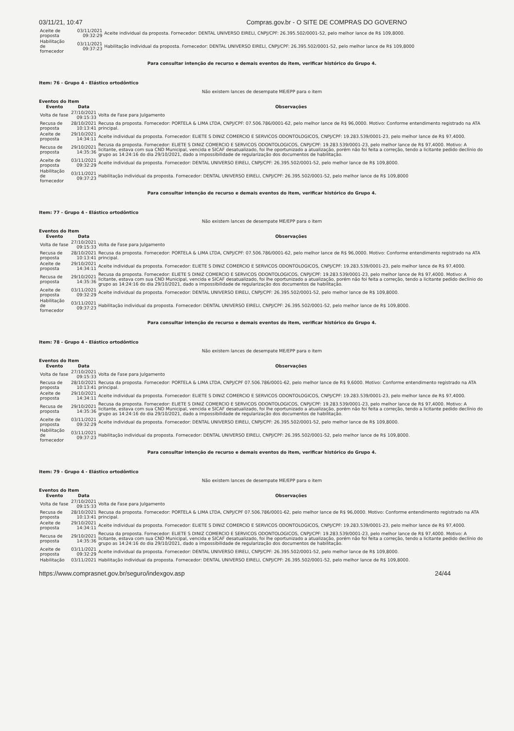03/11/21, 10:47 Compras.gov.br - O SITE DE COMPRAS DO GOVERNO
| Aceite de proposta | 03/11/2021 09:32:29 | Aceite individual da proposta. Fornecedor: DENTAL UNIVERSO EIRELI, CNPJ/CPF: 26.395.502/0001-52, pelo melhor lance de R$ 109,8000. |
| Habilitação de fornecedor | 03/11/2021 09:37:23 | Habilitação individual da proposta. Fornecedor: DENTAL UNIVERSO EIRELI, CNPJ/CPF: 26.395.502/0001-52, pelo melhor lance de R$ 109,8000 |
Para consultar intenção de recurso e demais eventos do item, verificar histórico do Grupo 4.
Item: 76 - Grupo 4 - Elástico ortodôntico
Não existem lances de desempate ME/EPP para o item
Eventos do Item
| Evento | Data | Observações |
| --- | --- | --- |
| Volta de fase | 27/10/2021 09:15:33 | Volta de Fase para Julgamento |
| Recusa de proposta | 28/10/2021 10:13:41 | Recusa da proposta. Fornecedor: PORTELA & LIMA LTDA, CNPJ/CPF: 07.506.786/0001-62, pelo melhor lance de R$ 96,0000. Motivo: Conforme entendimento registrado na ATA principal. |
| Aceite de proposta | 29/10/2021 14:34:11 | Aceite individual da proposta. Fornecedor: ELIETE S DINIZ COMERCIO E SERVICOS ODONTOLOGICOS, CNPJ/CPF: 19.283.539/0001-23, pelo melhor lance de R$ 97,4000. |
| Recusa de proposta | 29/10/2021 14:35:36 | Recusa da proposta. Fornecedor: ELIETE S DINIZ COMERCIO E SERVICOS ODONTOLOGICOS, CNPJ/CPF: 19.283.539/0001-23, pelo melhor lance de R$ 97,4000. Motivo: A licitante, estava com sua CND Municipal, vencida e SICAF desatualizado, foi lhe oportunizado a atualização, porém não foi feita a correção, tendo a licitante pedido declínio do grupo as 14:24:16 do dia 29/10/2021, dado a impossibilidade de regularização dos documentos de habilitação. |
| Aceite de proposta | 03/11/2021 09:32:29 | Aceite individual da proposta. Fornecedor: DENTAL UNIVERSO EIRELI, CNPJ/CPF: 26.395.502/0001-52, pelo melhor lance de R$ 109,8000. |
| Habilitação de fornecedor | 03/11/2021 09:37:23 | Habilitação individual da proposta. Fornecedor: DENTAL UNIVERSO EIRELI, CNPJ/CPF: 26.395.502/0001-52, pelo melhor lance de R$ 109,8000 |
Para consultar intenção de recurso e demais eventos do item, verificar histórico do Grupo 4.
Item: 77 - Grupo 4 - Elástico ortodôntico
Não existem lances de desempate ME/EPP para o item
Eventos do Item
| Evento | Data | Observações |
| --- | --- | --- |
| Volta de fase | 27/10/2021 09:15:33 | Volta de Fase para Julgamento |
| Recusa de proposta | 28/10/2021 10:13:41 | Recusa da proposta. Fornecedor: PORTELA & LIMA LTDA, CNPJ/CPF: 07.506.786/0001-62, pelo melhor lance de R$ 96,0000. Motivo: Conforme entendimento registrado na ATA principal. |
| Aceite de proposta | 29/10/2021 14:34:11 | Aceite individual da proposta. Fornecedor: ELIETE S DINIZ COMERCIO E SERVICOS ODONTOLOGICOS, CNPJ/CPF: 19.283.539/0001-23, pelo melhor lance de R$ 97,4000. |
| Recusa de proposta | 29/10/2021 14:35:36 | Recusa da proposta. Fornecedor: ELIETE S DINIZ COMERCIO E SERVICOS ODONTOLOGICOS, CNPJ/CPF: 19.283.539/0001-23, pelo melhor lance de R$ 97,4000. Motivo: A licitante, estava com sua CND Municipal, vencida e SICAF desatualizado, foi lhe oportunizado a atualização, porém não foi feita a correção, tendo a licitante pedido declínio do grupo as 14:24:16 do dia 29/10/2021, dado a impossibilidade de regularização dos documentos de habilitação. |
| Aceite de proposta | 03/11/2021 09:32:29 | Aceite individual da proposta. Fornecedor: DENTAL UNIVERSO EIRELI, CNPJ/CPF: 26.395.502/0001-52, pelo melhor lance de R$ 109,8000. |
| Habilitação de fornecedor | 03/11/2021 09:37:23 | Habilitação individual da proposta. Fornecedor: DENTAL UNIVERSO EIRELI, CNPJ/CPF: 26.395.502/0001-52, pelo melhor lance de R$ 109,8000. |
Para consultar intenção de recurso e demais eventos do item, verificar histórico do Grupo 4.
Item: 78 - Grupo 4 - Elástico ortodôntico
Não existem lances de desempate ME/EPP para o item
Eventos do Item
| Evento | Data | Observações |
| --- | --- | --- |
| Volta de fase | 27/10/2021 09:15:33 | Volta de Fase para Julgamento |
| Recusa de proposta | 28/10/2021 10:13:41 | Recusa da proposta. Fornecedor: PORTELA & LIMA LTDA, CNPJ/CPF 07.506.786/0001-62, pelo melhor lance de R$ 9,6000. Motivo: Conforme entendimento registrado na ATA principal. |
| Aceite de proposta | 29/10/2021 14:34:11 | Aceite individual da proposta. Fornecedor: ELIETE S DINIZ COMERCIO E SERVICOS ODONTOLOGICOS, CNPJ/CPF: 19.283.539/0001-23, pelo melhor lance de R$ 97,4000. |
| Recusa de proposta | 29/10/2021 14:35:36 | Recusa da proposta. Fornecedor: ELIETE S DINIZ COMERCIO E SERVICOS ODONTOLOGICOS, CNPJ/CPF: 19.283.539/0001-23, pelo melhor lance de R$ 97,4000. Motivo: A licitante, estava com sua CND Municipal, vencida e SICAF desatualizado, foi lhe oportunizado a atualização, porém não foi feita a correção, tendo a licitante pedido declínio do grupo as 14:24:16 do dia 29/10/2021, dado a impossibilidade de regularização dos documentos de habilitação. |
| Aceite de proposta | 03/11/2021 09:32:29 | Aceite individual da proposta. Fornecedor: DENTAL UNIVERSO EIRELI, CNPJ/CPF: 26.395.502/0001-52, pelo melhor lance de R$ 109,8000. |
| Habilitação de fornecedor | 03/11/2021 09:37:23 | Habilitação individual da proposta. Fornecedor: DENTAL UNIVERSO EIRELI, CNPJ/CPF: 26.395.502/0001-52, pelo melhor lance de R$ 109,8000. |
Para consultar intenção de recurso e demais eventos do item, verificar histórico do Grupo 4.
Item: 79 - Grupo 4 - Elástico ortodôntico
Não existem lances de desempate ME/EPP para o item
Eventos do Item
| Evento | Data | Observações |
| --- | --- | --- |
| Volta de fase | 27/10/2021 09:15:33 | Volta de Fase para Julgamento |
| Recusa de proposta | 28/10/2021 10:13:41 | Recusa da proposta. Fornecedor: PORTELA & LIMA LTDA, CNPJ/CPF 07.506.786/0001-62, pelo melhor lance de R$ 96,0000. Motivo: Conforme entendimento registrado na ATA principal. |
| Aceite de proposta | 29/10/2021 14:34:11 | Aceite individual da proposta. Fornecedor: ELIETE S DINIZ COMERCIO E SERVICOS ODONTOLOGICOS, CNPJ/CPF: 19.283.539/0001-23, pelo melhor lance de R$ 97,4000. |
| Recusa de proposta | 29/10/2021 14:35:36 | Recusa da proposta. Fornecedor: ELIETE S DINIZ COMERCIO E SERVICOS ODONTOLOGICOS, CNPJ/CPF: 19.283.539/0001-23, pelo melhor lance de R$ 97,4000. Motivo: A licitante, estava com sua CND Municipal, vencida e SICAF desatualizado, foi lhe oportunizado a atualização, porém não foi feita a correção, tendo a licitante pedido declínio do grupo as 14:24:16 do dia 29/10/2021, dado a impossibilidade de regularização dos documentos de habilitação. |
| Aceite de proposta | 03/11/2021 09:32:29 | Aceite individual da proposta. Fornecedor: DENTAL UNIVERSO EIRELI, CNPJ/CPF: 26.395.502/0001-52, pelo melhor lance de R$ 109,8000. |
| Habilitação | 03/11/2021 | Habilitação individual da proposta. Fornecedor: DENTAL UNIVERSO EIRELI, CNPJ/CPF: 26.395.502/0001-52, pelo melhor lance de R$ 109,8000. |
https://www.comprasnet.gov.br/seguro/indexgov.asp 24/44